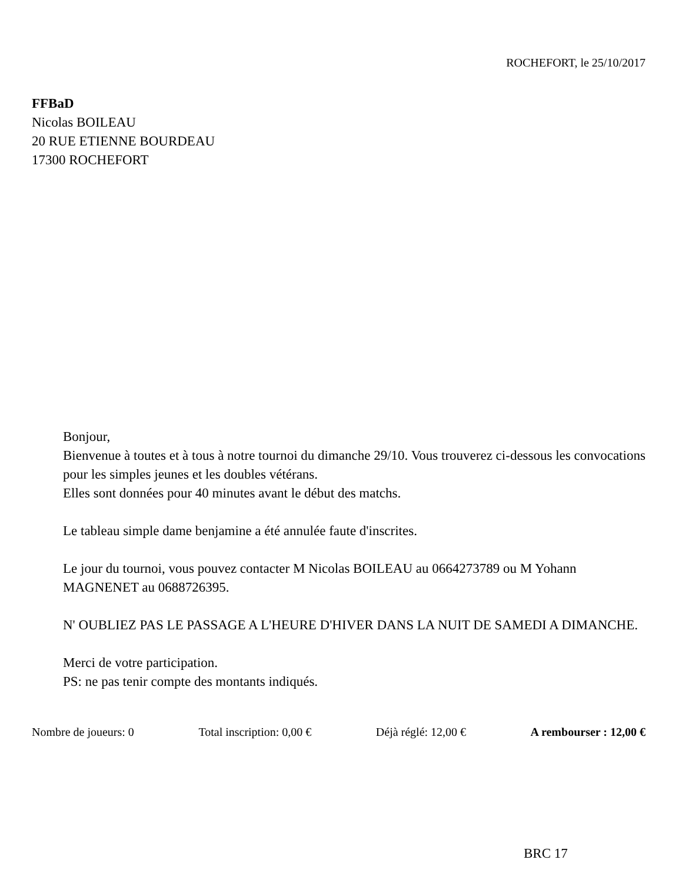ROCHEFORT, le 25/10/2017
FFBaD
Nicolas BOILEAU
20 RUE ETIENNE BOURDEAU
17300 ROCHEFORT
Bonjour,
Bienvenue à toutes et à tous à notre tournoi du dimanche 29/10. Vous trouverez ci-dessous les convocations pour les simples jeunes et les doubles vétérans.
Elles sont données pour 40 minutes avant le début des matchs.
Le tableau simple dame benjamine a été annulée faute d'inscrites.
Le jour du tournoi, vous pouvez contacter M Nicolas BOILEAU au 0664273789 ou M Yohann MAGNENET au 0688726395.
N' OUBLIEZ PAS LE PASSAGE A L'HEURE D'HIVER DANS LA NUIT DE SAMEDI A DIMANCHE.
Merci de votre participation.
PS: ne pas tenir compte des montants indiqués.
Nombre de joueurs: 0 Total inscription: 0,00 € Déjà réglé: 12,00 € A rembourser : 12,00 €
BRC 17